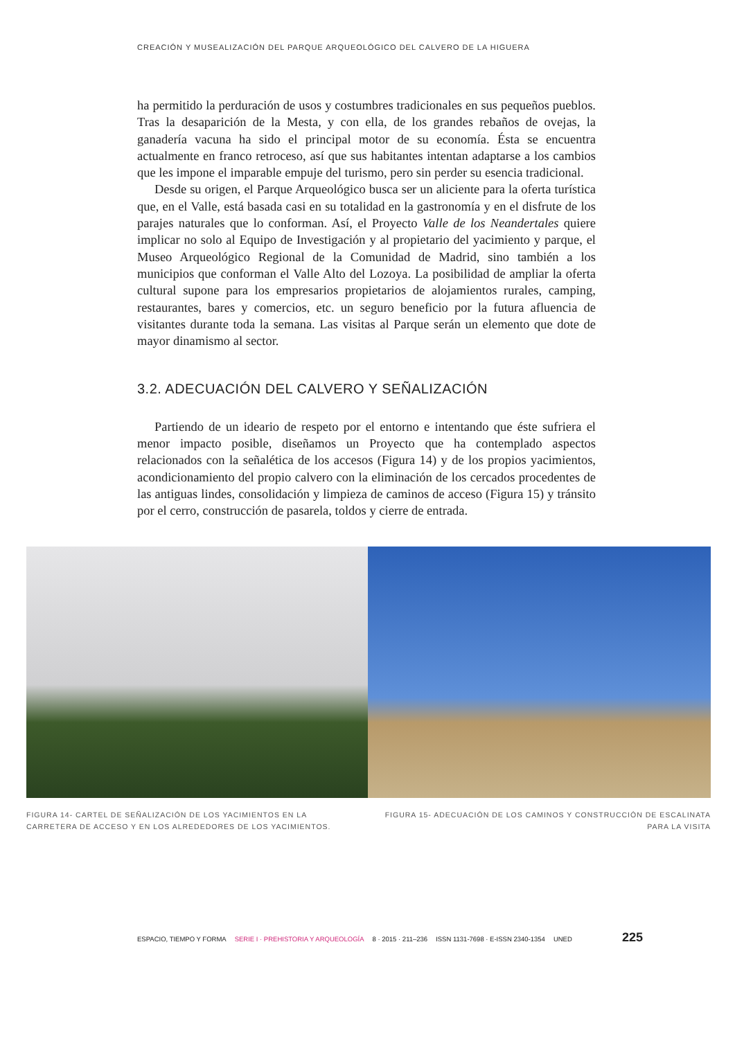CREACIÓN Y MUSEALIZACIÓN DEL PARQUE ARQUEOLÓGICO DEL CALVERO DE LA HIGUERA
ha permitido la perduración de usos y costumbres tradicionales en sus pequeños pueblos. Tras la desaparición de la Mesta, y con ella, de los grandes rebaños de ovejas, la ganadería vacuna ha sido el principal motor de su economía. Ésta se encuentra actualmente en franco retroceso, así que sus habitantes intentan adaptarse a los cambios que les impone el imparable empuje del turismo, pero sin perder su esencia tradicional.
Desde su origen, el Parque Arqueológico busca ser un aliciente para la oferta turística que, en el Valle, está basada casi en su totalidad en la gastronomía y en el disfrute de los parajes naturales que lo conforman. Así, el Proyecto Valle de los Neandertales quiere implicar no solo al Equipo de Investigación y al propietario del yacimiento y parque, el Museo Arqueológico Regional de la Comunidad de Madrid, sino también a los municipios que conforman el Valle Alto del Lozoya. La posibilidad de ampliar la oferta cultural supone para los empresarios propietarios de alojamientos rurales, camping, restaurantes, bares y comercios, etc. un seguro beneficio por la futura afluencia de visitantes durante toda la semana. Las visitas al Parque serán un elemento que dote de mayor dinamismo al sector.
3.2. ADECUACIÓN DEL CALVERO Y SEÑALIZACIÓN
Partiendo de un ideario de respeto por el entorno e intentando que éste sufriera el menor impacto posible, diseñamos un Proyecto que ha contemplado aspectos relacionados con la señalética de los accesos (Figura 14) y de los propios yacimientos, acondicionamiento del propio calvero con la eliminación de los cercados procedentes de las antiguas lindes, consolidación y limpieza de caminos de acceso (Figura 15) y tránsito por el cerro, construcción de pasarela, toldos y cierre de entrada.
FIGURA 14- CARTEL DE SEÑALIZACIÓN DE LOS YACIMIENTOS EN LA CARRETERA DE ACCESO Y EN LOS ALREDEDORES DE LOS YACIMIENTOS.
FIGURA 15- ADECUACIÓN DE LOS CAMINOS Y CONSTRUCCIÓN DE ESCALINATA PARA LA VISITA
ESPACIO, TIEMPO Y FORMA SERIE I · PREHISTORIA Y ARQUEOLOGÍA 8 · 2015 · 211–236 ISSN 1131-7698 · E-ISSN 2340-1354 UNED 225